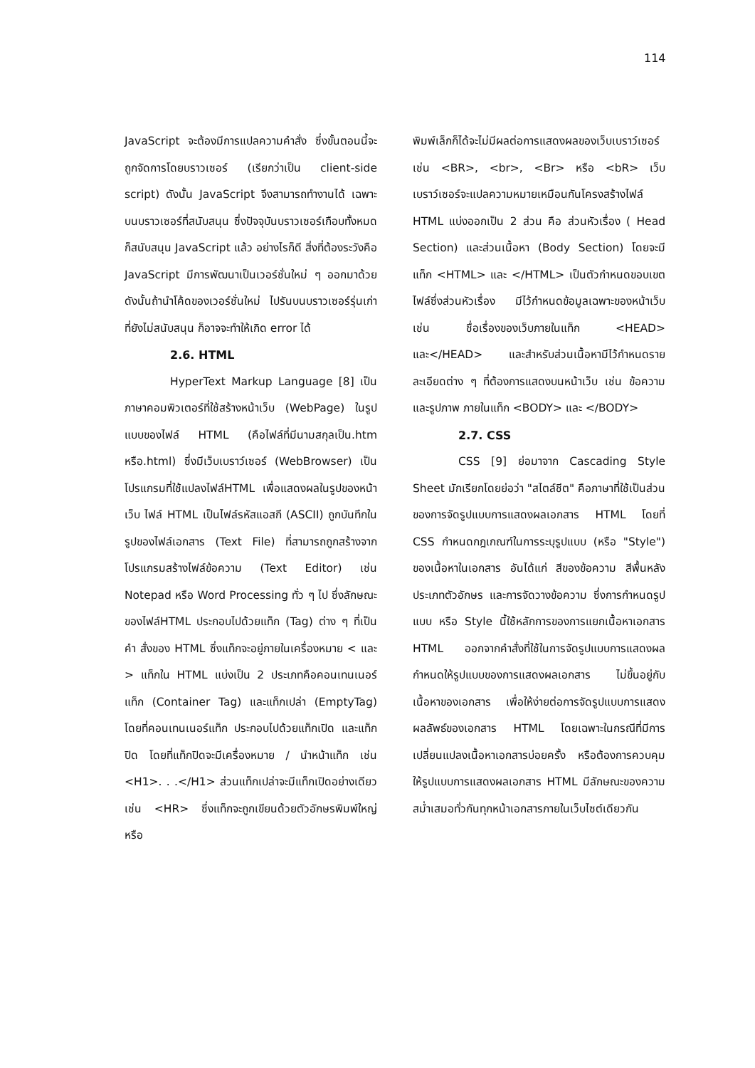114
JavaScript จะต้องมีการแปลความคำสั่ง ซึ่งขั้นตอนนี้จะถูกจัดการโดยบราวเซอร์ (เรียกว่าเป็น client-side script) ดังนั้น JavaScript จึงสามารถทำงานได้ เฉพาะบนบราวเซอร์ที่สนับสนุน ซึ่งปัจจุบันบราวเซอร์เกือบทั้งหมดก็สนับสนุน JavaScript แล้ว อย่างไรก็ดี สิ่งที่ต้องระวังคือ JavaScript มีการพัฒนาเป็นเวอร์ชั่นใหม่ ๆ ออกมาด้วย ดังนั้นถ้านำโค้ดของเวอร์ชั่นใหม่ ไปรันบนบราวเซอร์รุ่นเก่าที่ยังไม่สนับสนุน ก็อาจจะทำให้เกิด error ได้
2.6. HTML
HyperText Markup Language [8] เป็นภาษาคอมพิวเตอร์ที่ใช้สร้างหน้าเว็บ (WebPage) ในรูปแบบของไฟล์ HTML (คือไฟล์ที่มีนามสกุลเป็น.htm หรือ.html) ซึ่งมีเว็บเบราว์เซอร์ (WebBrowser) เป็นโปรแกรมที่ใช้แปลงไฟล์HTML เพื่อแสดงผลในรูปของหน้าเว็บ ไฟล์ HTML เป็นไฟล์รหัสแอสกี (ASCII) ถูกบันทึกในรูปของไฟล์เอกสาร (Text File) ที่สามารถถูกสร้างจากโปรแกรมสร้างไฟล์ข้อความ (Text Editor) เช่น Notepad หรือ Word Processing ทั่ว ๆ ไป ซึ่งลักษณะของไฟล์HTML ประกอบไปด้วยแท็ก (Tag) ต่าง ๆ ที่เป็นคำ สั่งของ HTML ซึ่งแท็กจะอยู่ภายในเครื่องหมาย < และ > แท็กใน HTML แบ่งเป็น 2 ประเภทคือคอนเทนเนอร์แท็ก (Container Tag) และแท็กเปล่า (EmptyTag) โดยที่คอนเทนเนอร์แท็ก ประกอบไปด้วยแท็กเปิด และแท็กปิด โดยที่แท็กปิดจะมีเครื่องหมาย / นำหน้าแท็ก เช่น <H1>. . .</H1> ส่วนแท็กเปล่าจะมีแท็กเปิดอย่างเดียว เช่น <HR> ซึ่งแท็กจะถูกเขียนด้วยตัวอักษรพิมพ์ใหญ่หรือ
พิมพ์เล็กก็ได้จะไม่มีผลต่อการแสดงผลของเว็บเบราว์เซอร์ เช่น <BR>, <br>, <Br> หรือ <bR> เว็บเบราว์เซอร์จะแปลความหมายเหมือนกันโครงสร้างไฟล์ HTML แบ่งออกเป็น 2 ส่วน คือ ส่วนหัวเรื่อง ( Head Section) และส่วนเนื้อหา (Body Section) โดยจะมีแท็ก <HTML> และ </HTML> เป็นตัวกำหนดขอบเขตไฟล์ซึ่งส่วนหัวเรื่อง มีไว้กำหนดข้อมูลเฉพาะของหน้าเว็บ เช่น ชื่อเรื่องของเว็บภายในแท็ก <HEAD> และ</HEAD> และสำหรับส่วนเนื้อหามีไว้กำหนดรายละเอียดต่าง ๆ ที่ต้องการแสดงบนหน้าเว็บ เช่น ข้อความ และรูปภาพ ภายในแท็ก <BODY> และ </BODY>
2.7. CSS
CSS [9] ย่อมาจาก Cascading Style Sheet มักเรียกโดยย่อว่า "สไตล์ชีต" คือภาษาที่ใช้เป็นส่วนของการจัดรูปแบบการแสดงผลเอกสาร HTML โดยที่ CSS กำหนดกฎเกณฑ์ในการระบุรูปแบบ (หรือ "Style") ของเนื้อหาในเอกสาร อันได้แก่ สีของข้อความ สีพื้นหลัง ประเภทตัวอักษร และการจัดวางข้อความ ซึ่งการกำหนดรูปแบบ หรือ Style นี้ใช้หลักการของการแยกเนื้อหาเอกสาร HTML ออกจากคำสั่งที่ใช้ในการจัดรูปแบบการแสดงผล กำหนดให้รูปแบบของการแสดงผลเอกสาร ไม่ขึ้นอยู่กับเนื้อหาของเอกสาร เพื่อให้ง่ายต่อการจัดรูปแบบการแสดงผลลัพธ์ของเอกสาร HTML โดยเฉพาะในกรณีที่มีการเปลี่ยนแปลงเนื้อหาเอกสารบ่อยครั้ง หรือต้องการควบคุมให้รูปแบบการแสดงผลเอกสาร HTML มีลักษณะของความสม่ำเสมอทั่วกันทุกหน้าเอกสารภายในเว็บไซต์เดียวกัน